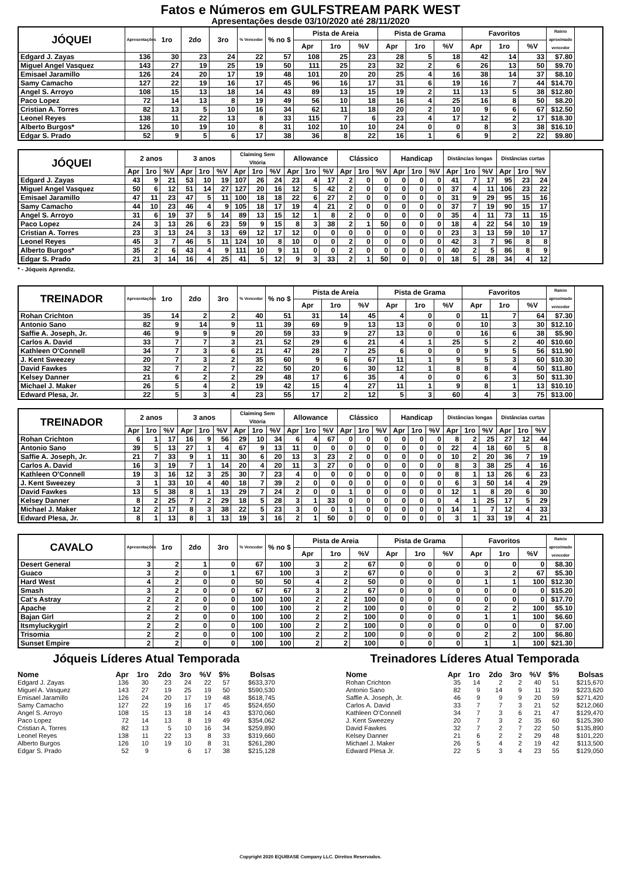Fatos e Números em GULFSTREAM PARK WEST
Apresentações desde 03/10/2020 até 28/11/2020
| JÓQUEI | Apresentações | 1ro | 2do | 3ro | % Vencedor | % no $ | Pista de Areia | | | Pista de Grama | | | Favoritos | | | Rateio aproximado vencedor |
| --- | --- | --- | --- | --- | --- | --- | --- | --- | --- | --- | --- | --- | --- | --- | --- | --- |
| | | | | | | | Apr | 1ro | %V | Apr | 1ro | %V | Apr | 1ro | %V | |
| Edgard J. Zayas | 136 | 30 | 23 | 24 | 22 | 57 | 108 | 25 | 23 | 28 | 5 | 18 | 42 | 14 | 33 | $7.80 |
| Miguel Angel Vasquez | 143 | 27 | 19 | 25 | 19 | 50 | 111 | 25 | 23 | 32 | 2 | 6 | 26 | 13 | 50 | $9.70 |
| Emisael Jaramillo | 126 | 24 | 20 | 17 | 19 | 48 | 101 | 20 | 20 | 25 | 4 | 16 | 38 | 14 | 37 | $8.10 |
| Samy Camacho | 127 | 22 | 19 | 16 | 17 | 45 | 96 | 16 | 17 | 31 | 6 | 19 | 16 | 7 | 44 | $14.70 |
| Angel S. Arroyo | 108 | 15 | 13 | 18 | 14 | 43 | 89 | 13 | 15 | 19 | 2 | 11 | 13 | 5 | 38 | $12.80 |
| Paco Lopez | 72 | 14 | 13 | 8 | 19 | 49 | 56 | 10 | 18 | 16 | 4 | 25 | 16 | 8 | 50 | $8.20 |
| Cristian A. Torres | 82 | 13 | 5 | 10 | 16 | 34 | 62 | 11 | 18 | 20 | 2 | 10 | 9 | 6 | 67 | $12.50 |
| Leonel Reyes | 138 | 11 | 22 | 13 | 8 | 33 | 115 | 7 | 6 | 23 | 4 | 17 | 12 | 2 | 17 | $18.30 |
| Alberto Burgos* | 126 | 10 | 19 | 10 | 8 | 31 | 102 | 10 | 10 | 24 | 0 | 0 | 8 | 3 | 38 | $16.10 |
| Edgar S. Prado | 52 | 9 | 5 | 6 | 17 | 38 | 36 | 8 | 22 | 16 | 1 | 6 | 9 | 2 | 22 | $9.80 |
| JÓQUEI | 2 anos | | | 3 anos | | | Claiming Sem Vitória | | | Allowance | | | Clássico | | | Handicap | | | Distâncias longas | | | Distâncias curtas | | |
| --- | --- | --- | --- | --- | --- | --- | --- | --- | --- | --- | --- | --- | --- | --- | --- | --- | --- | --- | --- | --- | --- | --- | --- | --- |
| | Apr | 1ro | %V | Apr | 1ro | %V | Apr | 1ro | %V | Apr | 1ro | %V | Apr | 1ro | %V | Apr | 1ro | %V | Apr | 1ro | %V | Apr | 1ro | %V |
| Edgard J. Zayas | 43 | 9 | 21 | 53 | 10 | 19 | 107 | 26 | 24 | 23 | 4 | 17 | 2 | 0 | 0 | 0 | 0 | 0 | 41 | 7 | 17 | 95 | 23 | 24 |
| Miguel Angel Vasquez | 50 | 6 | 12 | 51 | 14 | 27 | 127 | 20 | 16 | 12 | 5 | 42 | 2 | 0 | 0 | 0 | 0 | 0 | 37 | 4 | 11 | 106 | 23 | 22 |
| Emisael Jaramillo | 47 | 11 | 23 | 47 | 5 | 11 | 100 | 18 | 18 | 22 | 6 | 27 | 2 | 0 | 0 | 0 | 0 | 0 | 31 | 9 | 29 | 95 | 15 | 16 |
| Samy Camacho | 44 | 10 | 23 | 46 | 4 | 9 | 105 | 18 | 17 | 19 | 4 | 21 | 2 | 0 | 0 | 0 | 0 | 0 | 37 | 7 | 19 | 90 | 15 | 17 |
| Angel S. Arroyo | 31 | 6 | 19 | 37 | 5 | 14 | 89 | 13 | 15 | 12 | 1 | 8 | 2 | 0 | 0 | 0 | 0 | 0 | 35 | 4 | 11 | 73 | 11 | 15 |
| Paco Lopez | 24 | 3 | 13 | 26 | 6 | 23 | 59 | 9 | 15 | 8 | 3 | 38 | 2 | 1 | 50 | 0 | 0 | 0 | 18 | 4 | 22 | 54 | 10 | 19 |
| Cristian A. Torres | 23 | 3 | 13 | 24 | 3 | 13 | 69 | 12 | 17 | 12 | 0 | 0 | 0 | 0 | 0 | 0 | 0 | 0 | 23 | 3 | 13 | 59 | 10 | 17 |
| Leonel Reyes | 45 | 3 | 7 | 46 | 5 | 11 | 124 | 10 | 8 | 10 | 0 | 0 | 2 | 0 | 0 | 0 | 0 | 0 | 42 | 3 | 7 | 96 | 8 | 8 |
| Alberto Burgos* | 35 | 2 | 6 | 43 | 4 | 9 | 111 | 10 | 9 | 11 | 0 | 0 | 2 | 0 | 0 | 0 | 0 | 0 | 40 | 2 | 5 | 86 | 8 | 9 |
| Edgar S. Prado | 21 | 3 | 14 | 16 | 4 | 25 | 41 | 5 | 12 | 9 | 3 | 33 | 2 | 1 | 50 | 0 | 0 | 0 | 18 | 5 | 28 | 34 | 4 | 12 |
* - Jóqueis Aprendiz.
| TREINADOR | Apresentações | 1ro | 2do | 3ro | % Vencedor | % no $ | Pista de Areia | | | Pista de Grama | | | Favoritos | | | Rateio aproximado vencedor |
| --- | --- | --- | --- | --- | --- | --- | --- | --- | --- | --- | --- | --- | --- | --- | --- | --- |
| | | | | | | | Apr | 1ro | %V | Apr | 1ro | %V | Apr | 1ro | %V | |
| Rohan Crichton | 35 | 14 | 2 | 2 | 40 | 51 | 31 | 14 | 45 | 4 | 0 | 0 | 11 | 7 | 64 | $7.30 |
| Antonio Sano | 82 | 9 | 14 | 9 | 11 | 39 | 69 | 9 | 13 | 13 | 0 | 0 | 10 | 3 | 30 | $12.10 |
| Saffie A. Joseph, Jr. | 46 | 9 | 9 | 9 | 20 | 59 | 33 | 9 | 27 | 13 | 0 | 0 | 16 | 6 | 38 | $5.90 |
| Carlos A. David | 33 | 7 | 7 | 3 | 21 | 52 | 29 | 6 | 21 | 4 | 1 | 25 | 5 | 2 | 40 | $10.60 |
| Kathleen O'Connell | 34 | 7 | 3 | 6 | 21 | 47 | 28 | 7 | 25 | 6 | 0 | 0 | 9 | 5 | 56 | $11.90 |
| J. Kent Sweezey | 20 | 7 | 3 | 2 | 35 | 60 | 9 | 6 | 67 | 11 | 1 | 9 | 5 | 3 | 60 | $10.30 |
| David Fawkes | 32 | 7 | 2 | 7 | 22 | 50 | 20 | 6 | 30 | 12 | 1 | 8 | 8 | 4 | 50 | $11.80 |
| Kelsey Danner | 21 | 6 | 2 | 2 | 29 | 48 | 17 | 6 | 35 | 4 | 0 | 0 | 6 | 3 | 50 | $11.30 |
| Michael J. Maker | 26 | 5 | 4 | 2 | 19 | 42 | 15 | 4 | 27 | 11 | 1 | 9 | 8 | 1 | 13 | $10.10 |
| Edward Plesa, Jr. | 22 | 5 | 3 | 4 | 23 | 55 | 17 | 2 | 12 | 5 | 3 | 60 | 4 | 3 | 75 | $13.00 |
| TREINADOR | 2 anos | | | 3 anos | | | Claiming Sem Vitória | | | Allowance | | | Clássico | | | Handicap | | | Distâncias longas | | | Distâncias curtas | | |
| --- | --- | --- | --- | --- | --- | --- | --- | --- | --- | --- | --- | --- | --- | --- | --- | --- | --- | --- | --- | --- | --- | --- | --- | --- |
| | Apr | 1ro | %V | Apr | 1ro | %V | Apr | 1ro | %V | Apr | 1ro | %V | Apr | 1ro | %V | Apr | 1ro | %V | Apr | 1ro | %V | Apr | 1ro | %V |
| Rohan Crichton | 6 | 1 | 17 | 16 | 9 | 56 | 29 | 10 | 34 | 6 | 4 | 67 | 0 | 0 | 0 | 0 | 0 | 0 | 8 | 2 | 25 | 27 | 12 | 44 |
| Antonio Sano | 39 | 5 | 13 | 27 | 1 | 4 | 67 | 9 | 13 | 11 | 0 | 0 | 0 | 0 | 0 | 0 | 0 | 0 | 22 | 4 | 18 | 60 | 5 | 8 |
| Saffie A. Joseph, Jr. | 21 | 7 | 33 | 9 | 1 | 11 | 30 | 6 | 20 | 13 | 3 | 23 | 2 | 0 | 0 | 0 | 0 | 0 | 10 | 2 | 20 | 36 | 7 | 19 |
| Carlos A. David | 16 | 3 | 19 | 7 | 1 | 14 | 20 | 4 | 20 | 11 | 3 | 27 | 0 | 0 | 0 | 0 | 0 | 0 | 8 | 3 | 38 | 25 | 4 | 16 |
| Kathleen O'Connell | 19 | 3 | 16 | 12 | 3 | 25 | 30 | 7 | 23 | 4 | 0 | 0 | 0 | 0 | 0 | 0 | 0 | 0 | 8 | 1 | 13 | 26 | 6 | 23 |
| J. Kent Sweezey | 3 | 1 | 33 | 10 | 4 | 40 | 18 | 7 | 39 | 2 | 0 | 0 | 0 | 0 | 0 | 0 | 0 | 0 | 6 | 3 | 50 | 14 | 4 | 29 |
| David Fawkes | 13 | 5 | 38 | 8 | 1 | 13 | 29 | 7 | 24 | 2 | 0 | 0 | 1 | 0 | 0 | 0 | 0 | 0 | 12 | 1 | 8 | 20 | 6 | 30 |
| Kelsey Danner | 8 | 2 | 25 | 7 | 2 | 29 | 18 | 5 | 28 | 3 | 1 | 33 | 0 | 0 | 0 | 0 | 0 | 0 | 4 | 1 | 25 | 17 | 5 | 29 |
| Michael J. Maker | 12 | 2 | 17 | 8 | 3 | 38 | 22 | 5 | 23 | 3 | 0 | 0 | 1 | 0 | 0 | 0 | 0 | 0 | 14 | 1 | 7 | 12 | 4 | 33 |
| Edward Plesa, Jr. | 8 | 1 | 13 | 8 | 1 | 13 | 19 | 3 | 16 | 2 | 1 | 50 | 0 | 0 | 0 | 0 | 0 | 0 | 3 | 1 | 33 | 19 | 4 | 21 |
| CAVALO | Apresentações | 1ro | 2do | 3ro | % Vencedor | % no $ | Pista de Areia | | | Pista de Grama | | | Favoritos | | | Rateio aproximado vencedor |
| --- | --- | --- | --- | --- | --- | --- | --- | --- | --- | --- | --- | --- | --- | --- | --- | --- |
| | | | | | | | Apr | 1ro | %V | Apr | 1ro | %V | Apr | 1ro | %V | |
| Desert General | 3 | 2 | 1 | 0 | 67 | 100 | 3 | 2 | 67 | 0 | 0 | 0 | 0 | 0 | 0 | $8.30 |
| Guaco | 3 | 2 | 0 | 1 | 67 | 100 | 3 | 2 | 67 | 0 | 0 | 0 | 3 | 2 | 67 | $5.30 |
| Hard West | 4 | 2 | 0 | 0 | 50 | 50 | 4 | 2 | 50 | 0 | 0 | 0 | 1 | 1 | 100 | $12.30 |
| Smash | 3 | 2 | 0 | 0 | 67 | 67 | 3 | 2 | 67 | 0 | 0 | 0 | 0 | 0 | 0 | $15.20 |
| Cat's Astray | 2 | 2 | 0 | 0 | 100 | 100 | 2 | 2 | 100 | 0 | 0 | 0 | 0 | 0 | 0 | $17.70 |
| Apache | 2 | 2 | 0 | 0 | 100 | 100 | 2 | 2 | 100 | 0 | 0 | 0 | 2 | 2 | 100 | $5.10 |
| Bajan Girl | 2 | 2 | 0 | 0 | 100 | 100 | 2 | 2 | 100 | 0 | 0 | 0 | 1 | 1 | 100 | $6.60 |
| Itsmyluckygirl | 2 | 2 | 0 | 0 | 100 | 100 | 2 | 2 | 100 | 0 | 0 | 0 | 0 | 0 | 0 | $7.00 |
| Trisomia | 2 | 2 | 0 | 0 | 100 | 100 | 2 | 2 | 100 | 0 | 0 | 0 | 2 | 2 | 100 | $6.80 |
| Sunset Empire | 2 | 2 | 0 | 0 | 100 | 100 | 2 | 2 | 100 | 0 | 0 | 0 | 1 | 1 | 100 | $21.30 |
Jóqueis Líderes Atual Temporada
| Nome | Apr | 1ro | 2do | 3ro | %V | $% | Bolsas |
| --- | --- | --- | --- | --- | --- | --- | --- |
| Edgard J. Zayas | 136 | 30 | 23 | 24 | 22 | 57 | $633,370 |
| Miguel A. Vasquez | 143 | 27 | 19 | 25 | 19 | 50 | $590,530 |
| Emisael Jaramillo | 126 | 24 | 20 | 17 | 19 | 48 | $618,745 |
| Samy Camacho | 127 | 22 | 19 | 16 | 17 | 45 | $524,650 |
| Angel S. Arroyo | 108 | 15 | 13 | 18 | 14 | 43 | $370,060 |
| Paco Lopez | 72 | 14 | 13 | 8 | 19 | 49 | $354,062 |
| Cristian A. Torres | 82 | 13 | 5 | 10 | 16 | 34 | $259,890 |
| Leonel Reyes | 138 | 11 | 22 | 13 | 8 | 33 | $319,660 |
| Alberto Burgos | 126 | 10 | 19 | 10 | 8 | 31 | $261,280 |
| Edgar S. Prado | 52 | 9 | | 6 | 17 | 38 | $215,128 |
Treinadores Líderes Atual Temporada
| Nome | Apr | 1ro | 2do | 3ro | %V | $% | Bolsas |
| --- | --- | --- | --- | --- | --- | --- | --- |
| Rohan Crichton | 35 | 14 | 2 | 2 | 40 | 51 | $215,670 |
| Antonio Sano | 82 | 9 | 14 | 9 | 11 | 39 | $223,620 |
| Saffie A. Joseph, Jr. | 46 | 9 | 9 | 9 | 20 | 59 | $271,420 |
| Carlos A. David | 33 | 7 | 7 | 3 | 21 | 52 | $212,060 |
| Kathleen O'Connell | 34 | 7 | 3 | 6 | 21 | 47 | $129,470 |
| J. Kent Sweezey | 20 | 7 | 3 | 2 | 35 | 60 | $125,390 |
| David Fawkes | 32 | 7 | 2 | 7 | 22 | 50 | $135,890 |
| Kelsey Danner | 21 | 6 | 2 | 2 | 29 | 48 | $101,220 |
| Michael J. Maker | 26 | 5 | 4 | 2 | 19 | 42 | $113,500 |
| Edward Plesa Jr. | 22 | 5 | 3 | 4 | 23 | 55 | $129,050 |
Copyright 2020 EQUIBASE Company LLC. Direitos Reservados.